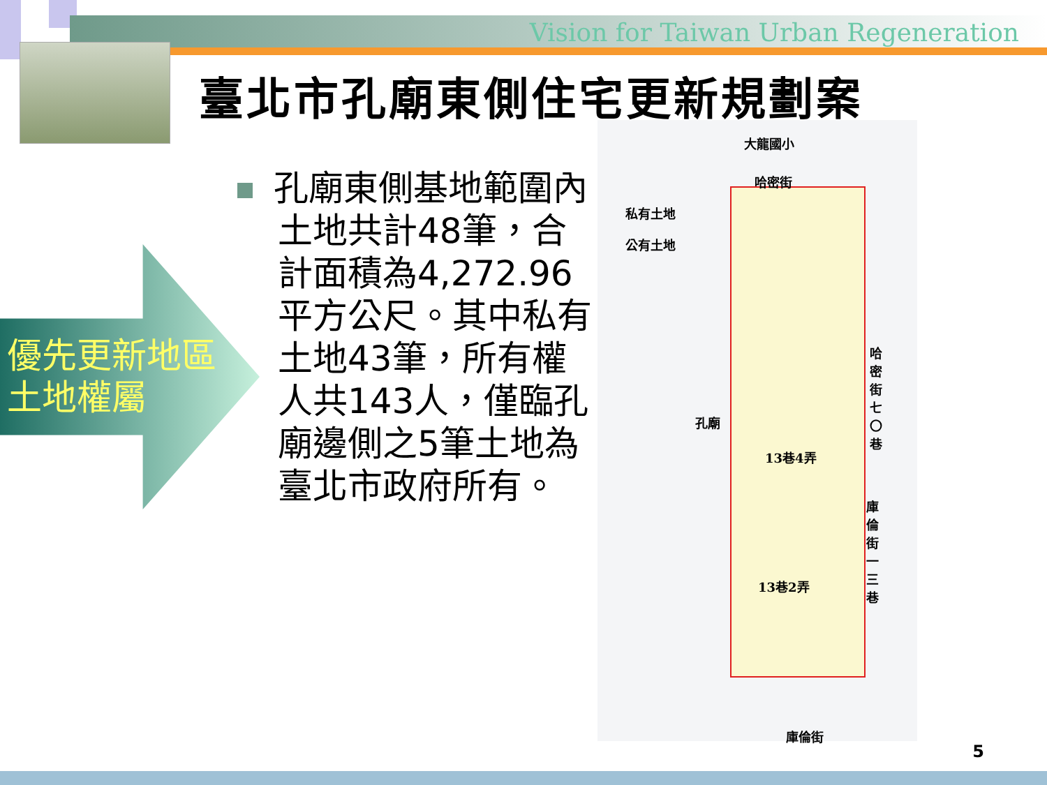Vision for Taiwan Urban Regeneration
臺北市孔廟東側住宅更新規劃案
優先更新地區
土地權屬
孔廟東側基地範圍內土地共計48筆，合計面積為4,272.96平方公尺。其中私有土地43筆，所有權人共143人，僅臨孔廟邊側之5筆土地為臺北市政府所有。
大龍國小
哈密街
私有土地
公有土地
孔廟
13巷4弄
13巷2弄
庫倫街
哈密街七〇巷
庫倫街一三巷
5